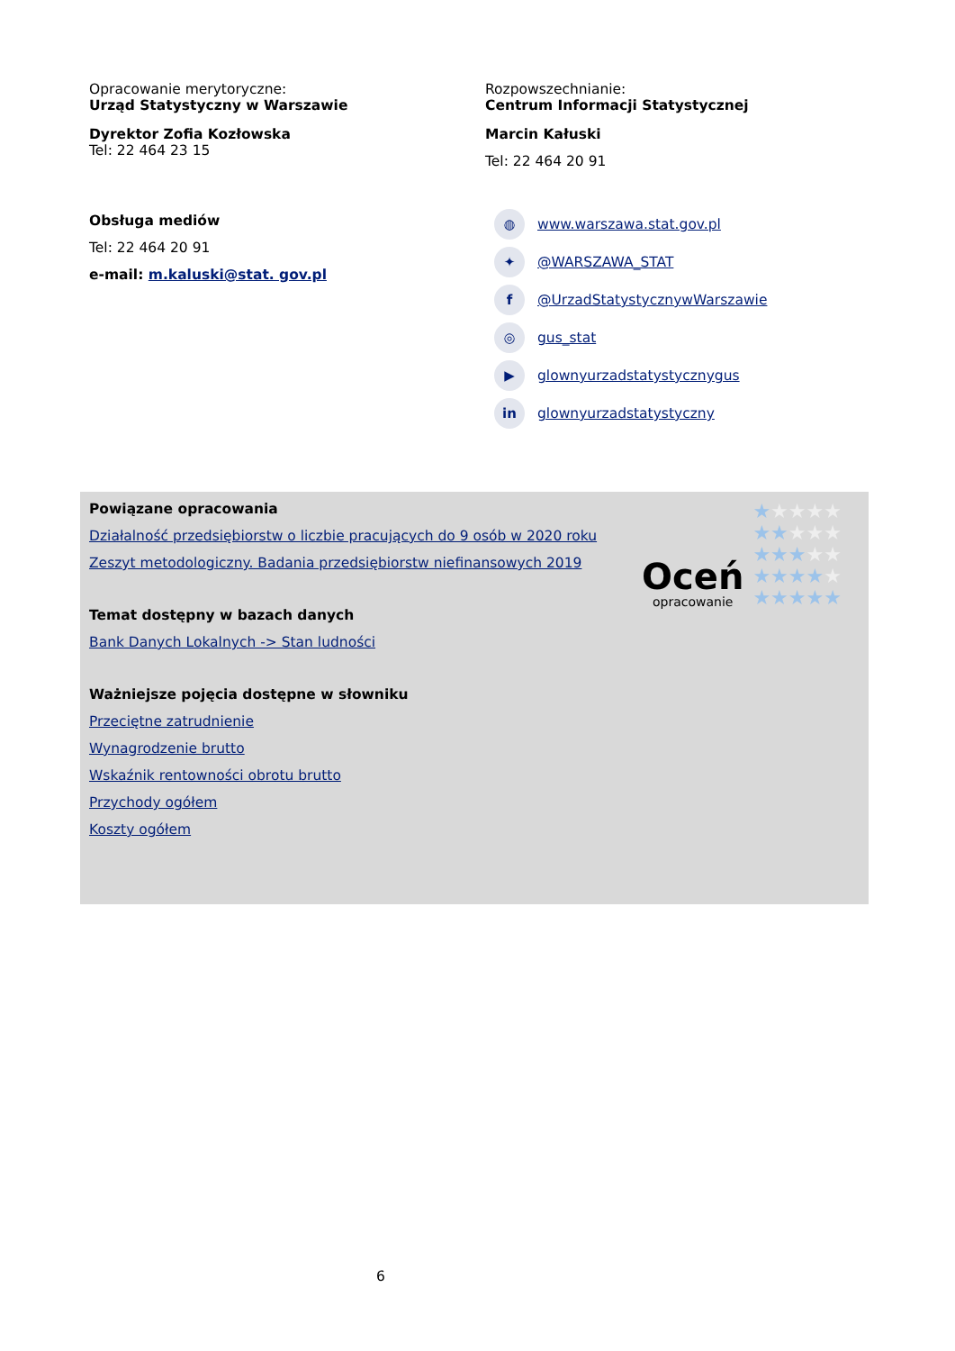Opracowanie merytoryczne:
Urząd Statystyczny w Warszawie
Dyrektor Zofia Kozłowska
Tel: 22 464 23 15
Obsługa mediów
Tel: 22 464 20 91
e-mail: m.kaluski@stat. gov.pl
Rozpowszechnianie:
Centrum Informacji Statystycznej
Marcin Kałuski
Tel: 22 464 20 91
◍ www.warszawa.stat.gov.pl
✦ @WARSZAWA_STAT
f @UrzadStatystycznywWarszawie
◎ gus_stat
▶ glownyurzadstatystycznygus
in glownyurzadstatystyczny
Powiązane opracowania
Działalność przedsiębiorstw o liczbie pracujących do 9 osób w 2020 roku
Zeszyt metodologiczny. Badania przedsiębiorstw niefinansowych 2019
Temat dostępny w bazach danych
Bank Danych Lokalnych -> Stan ludności
Ważniejsze pojęcia dostępne w słowniku
Przeciętne zatrudnienie
Wynagrodzenie brutto
Wskaźnik rentowności obrotu brutto
Przychody ogółem
Koszty ogółem
Oceń
opracowanie
★★★★★
★★★★★
★★★★★
★★★★★
★★★★★
6